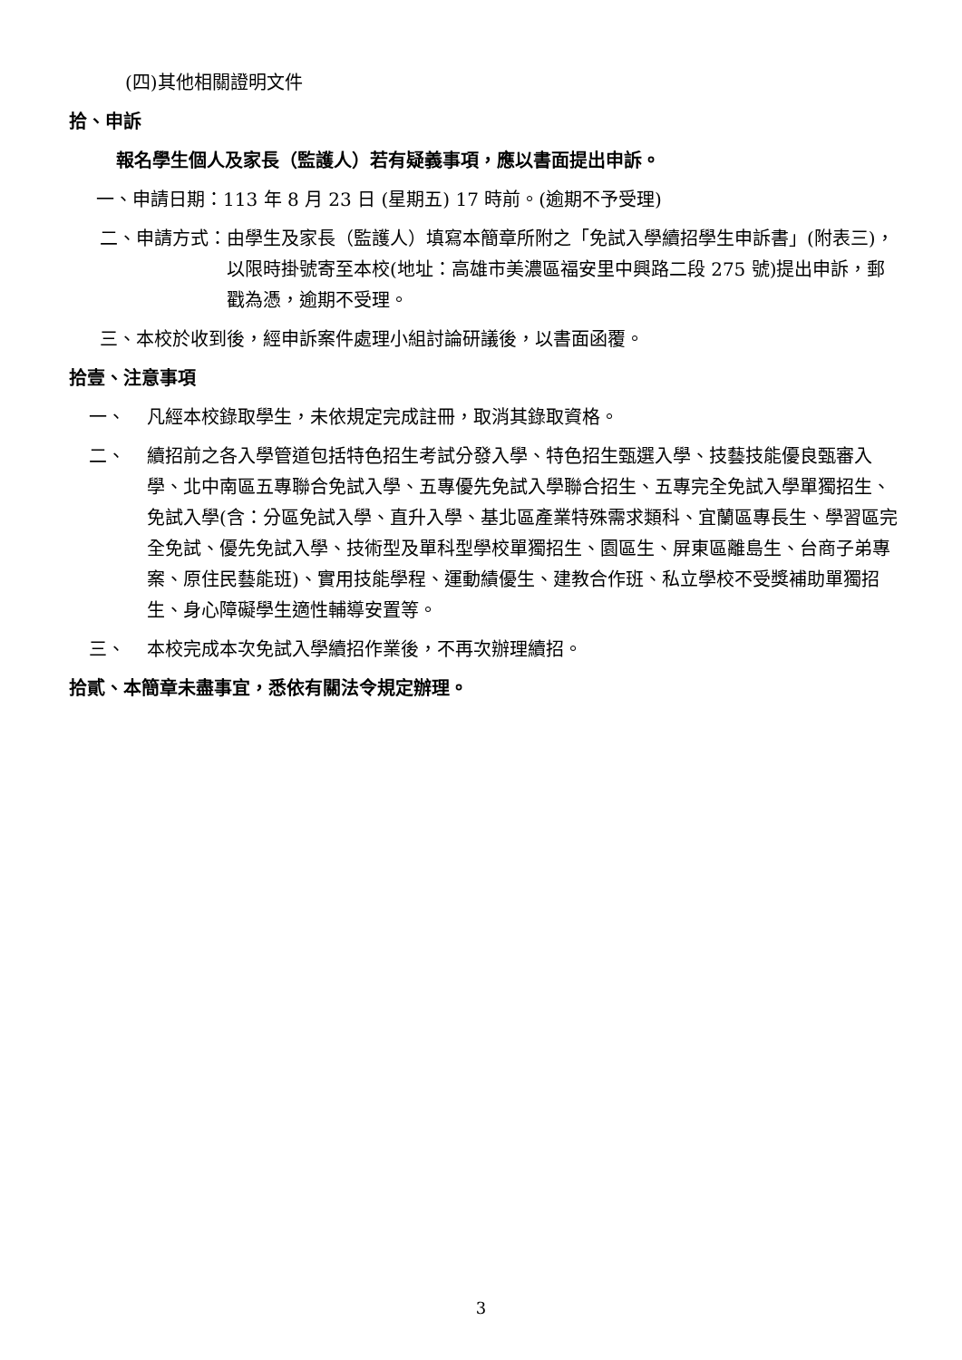(四)其他相關證明文件
拾、申訴
報名學生個人及家長（監護人）若有疑義事項，應以書面提出申訴。
一、申請日期：113 年 8 月 23 日 (星期五) 17 時前。(逾期不予受理)
二、申請方式： 由學生及家長（監護人）填寫本簡章所附之「免試入學續招學生申訴書」(附表三)，以限時掛號寄至本校(地址：高雄市美濃區福安里中興路二段 275 號)提出申訴，郵戳為憑，逾期不受理。
三、本校於收到後，經申訴案件處理小組討論研議後，以書面函覆。
拾壹、注意事項
一、 凡經本校錄取學生，未依規定完成註冊，取消其錄取資格。
二、 續招前之各入學管道包括特色招生考試分發入學、特色招生甄選入學、技藝技能優良甄審入學、北中南區五專聯合免試入學、五專優先免試入學聯合招生、五專完全免試入學單獨招生、免試入學(含：分區免試入學、直升入學、基北區產業特殊需求類科、宜蘭區專長生、學習區完全免試、優先免試入學、技術型及單科型學校單獨招生、園區生、屏東區離島生、台商子弟專案、原住民藝能班)、實用技能學程、運動績優生、建教合作班、私立學校不受獎補助單獨招生、身心障礙學生適性輔導安置等。
三、 本校完成本次免試入學續招作業後，不再次辦理續招。
拾貳、本簡章未盡事宜，悉依有關法令規定辦理。
3